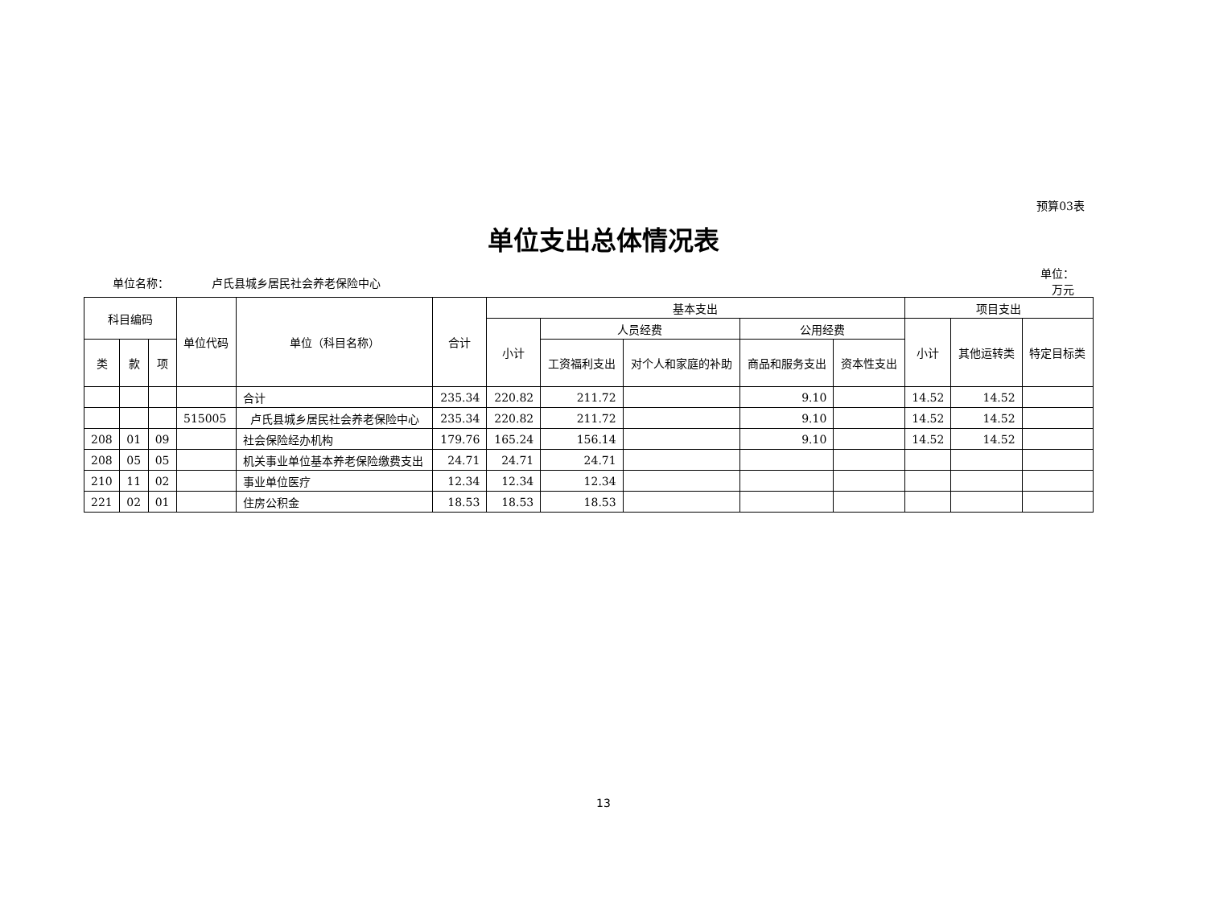预算03表
单位支出总体情况表
单位名称： 卢氏县城乡居民社会养老保险中心
单位：
万元
| 科目编码 | | | 单位代码 | 单位（科目名称） | 合计 | 基本支出 | | | | | 项目支出 | | |
| --- | --- | --- | --- | --- | --- | --- | --- | --- | --- | --- | --- | --- | --- |
| | | | | | | 小计 | 人员经费 | | 公用经费 | | 小计 | 其他运转类 | 特定目标类 |
| 类 | 款 | 项 | | | | | 工资福利支出 | 对个人和家庭的补助 | 商品和服务支出 | 资本性支出 | | | |
| | | | | 合计 | 235.34 | 220.82 | 211.72 | | 9.10 | | 14.52 | 14.52 | |
| | | | 515005 | 卢氏县城乡居民社会养老保险中心 | 235.34 | 220.82 | 211.72 | | 9.10 | | 14.52 | 14.52 | |
| 208 | 01 | 09 | | 社会保险经办机构 | 179.76 | 165.24 | 156.14 | | 9.10 | | 14.52 | 14.52 | |
| 208 | 05 | 05 | | 机关事业单位基本养老保险缴费支出 | 24.71 | 24.71 | 24.71 | | | | | | |
| 210 | 11 | 02 | | 事业单位医疗 | 12.34 | 12.34 | 12.34 | | | | | | |
| 221 | 02 | 01 | | 住房公积金 | 18.53 | 18.53 | 18.53 | | | | | | |
13